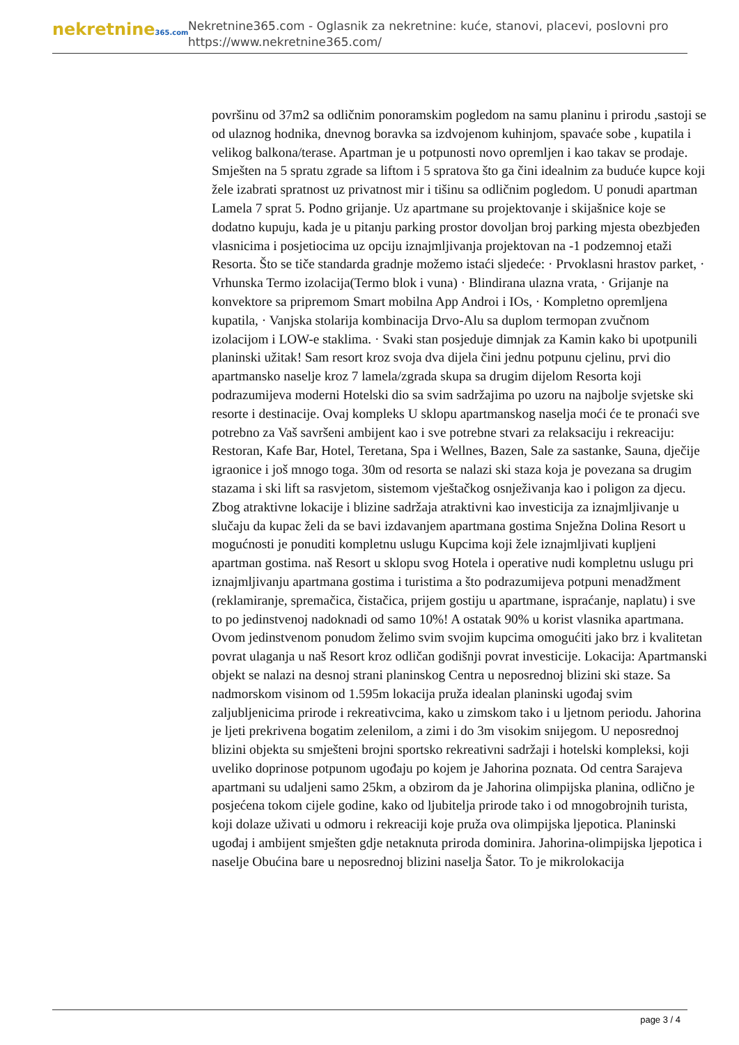nekretnine365.com
Nekretnine365.com - Oglasnik za nekretnine: kuće, stanovi, placevi, poslovni pro
https://www.nekretnine365.com/
površinu od 37m2 sa odličnim ponoramskim pogledom na samu planinu i prirodu ,sastoji se od ulaznog hodnika, dnevnog boravka sa izdvojenom kuhinjom, spavaće sobe , kupatila i velikog balkona/terase. Apartman je u potpunosti novo opremljen i kao takav se prodaje. Smješten na 5 spratu zgrade sa liftom i 5 spratova što ga čini idealnim za buduće kupce koji žele izabrati spratnost uz privatnost mir i tišinu sa odličnim pogledom. U ponudi apartman Lamela 7 sprat 5. Podno grijanje. Uz apartmane su projektovanje i skijašnice koje se dodatno kupuju, kada je u pitanju parking prostor dovoljan broj parking mjesta obezbjeđen vlasnicima i posjetiocima uz opciju iznajmljivanja projektovan na -1 podzemnoj etaži Resorta. Što se tiče standarda gradnje možemo istaći sljedeće: · Prvoklasni hrastov parket, · Vrhunska Termo izolacija(Termo blok i vuna) · Blindirana ulazna vrata, · Grijanje na konvektore sa pripremom Smart mobilna App Androi i IOs, · Kompletno opremljena kupatila, · Vanjska stolarija kombinacija Drvo-Alu sa duplom termopan zvučnom izolacijom i LOW-e staklima. · Svaki stan posjeduje dimnjak za Kamin kako bi upotpunili planinski užitak! Sam resort kroz svoja dva dijela čini jednu potpunu cjelinu, prvi dio apartmansko naselje kroz 7 lamela/zgrada skupa sa drugim dijelom Resorta koji podrazumijeva moderni Hotelski dio sa svim sadržajima po uzoru na najbolje svjetske ski resorte i destinacije. Ovaj kompleks U sklopu apartmanskog naselja moći će te pronaći sve potrebno za Vaš savršeni ambijent kao i sve potrebne stvari za relaksaciju i rekreaciju: Restoran, Kafe Bar, Hotel, Teretana, Spa i Wellnes, Bazen, Sale za sastanke, Sauna, dječije igraonice i još mnogo toga. 30m od resorta se nalazi ski staza koja je povezana sa drugim stazama i ski lift sa rasvjetom, sistemom vještačkog osnježivanja kao i poligon za djecu. Zbog atraktivne lokacije i blizine sadržaja atraktivni kao investicija za iznajmljivanje u slučaju da kupac želi da se bavi izdavanjem apartmana gostima Snježna Dolina Resort u mogućnosti je ponuditi kompletnu uslugu Kupcima koji žele iznajmljivati kupljeni apartman gostima. naš Resort u sklopu svog Hotela i operative nudi kompletnu uslugu pri iznajmljivanju apartmana gostima i turistima a što podrazumijeva potpuni menadžment (reklamiranje, spremačica, čistačica, prijem gostiju u apartmane, ispraćanje, naplatu) i sve to po jedinstvenoj nadoknadi od samo 10%! A ostatak 90% u korist vlasnika apartmana. Ovom jedinstvenom ponudom želimo svim svojim kupcima omogućiti jako brz i kvalitetan povrat ulaganja u naš Resort kroz odličan godišnji povrat investicije. Lokacija: Apartmanski objekt se nalazi na desnoj strani planinskog Centra u neposrednoj blizini ski staze. Sa nadmorskom visinom od 1.595m lokacija pruža idealan planinski ugođaj svim zaljubljenicima prirode i rekreativcima, kako u zimskom tako i u ljetnom periodu. Jahorina je ljeti prekrivena bogatim zelenilom, a zimi i do 3m visokim snijegom. U neposrednoj blizini objekta su smješteni brojni sportsko rekreativni sadržaji i hotelski kompleksi, koji uveliko doprinose potpunom ugođaju po kojem je Jahorina poznata. Od centra Sarajeva apartmani su udaljeni samo 25km, a obzirom da je Jahorina olimpijska planina, odlično je posjećena tokom cijele godine, kako od ljubitelja prirode tako i od mnogobrojnih turista, koji dolaze uživati u odmoru i rekreaciji koje pruža ova olimpijska ljepotica. Planinski ugođaj i ambijent smješten gdje netaknuta priroda dominira. Jahorina-olimpijska ljepotica i naselje Obućina bare u neposrednoj blizini naselja Šator. To je mikrolokacija
page 3 / 4